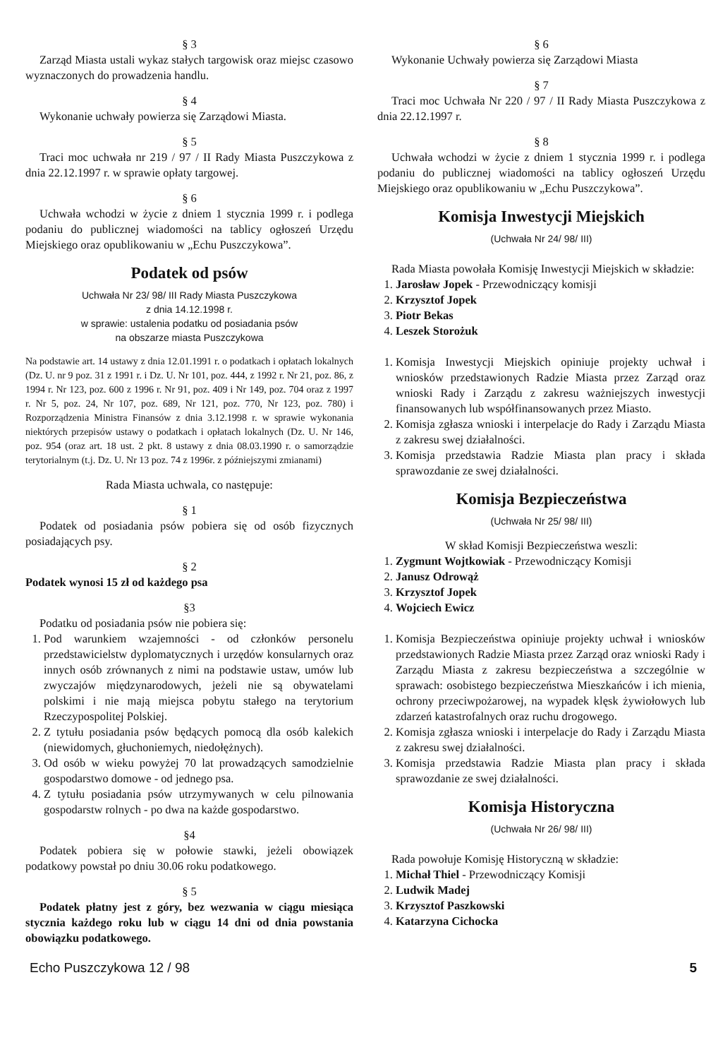§ 3
Zarząd Miasta ustali wykaz stałych targowisk oraz miejsc czasowo wyznaczonych do prowadzenia handlu.
§ 4
Wykonanie uchwały powierza się Zarządowi Miasta.
§ 5
Traci moc uchwała nr 219 / 97 / II Rady Miasta Puszczykowa z dnia 22.12.1997 r. w sprawie opłaty targowej.
§ 6
Uchwała wchodzi w życie z dniem 1 stycznia 1999 r. i podlega podaniu do publicznej wiadomości na tablicy ogłoszeń Urzędu Miejskiego oraz opublikowaniu w „Echu Puszczykowa”.
Podatek od psów
Uchwała Nr 23/ 98/ III Rady Miasta Puszczykowa
z dnia 14.12.1998 r.
w sprawie: ustalenia podatku od posiadania psów
na obszarze miasta Puszczykowa
Na podstawie art. 14 ustawy z dnia 12.01.1991 r. o podatkach i opłatach lokalnych (Dz. U. nr 9 poz. 31 z 1991 r. i Dz. U. Nr 101, poz. 444, z 1992 r. Nr 21, poz. 86, z 1994 r. Nr 123, poz. 600 z 1996 r. Nr 91, poz. 409 i Nr 149, poz. 704 oraz z 1997 r. Nr 5, poz. 24, Nr 107, poz. 689, Nr 121, poz. 770, Nr 123, poz. 780) i Rozporządzenia Ministra Finansów z dnia 3.12.1998 r. w sprawie wykonania niektórych przepisów ustawy o podatkach i opłatach lokalnych (Dz. U. Nr 146, poz. 954 (oraz art. 18 ust. 2 pkt. 8 ustawy z dnia 08.03.1990 r. o samorządzie terytorialnym (t.j. Dz. U. Nr 13 poz. 74 z 1996r. z późniejszymi zmianami)
Rada Miasta uchwala, co następuje:
§ 1
Podatek od posiadania psów pobiera się od osób fizycznych posiadających psy.
§ 2
Podatek wynosi 15 zł od każdego psa
§3
Podatku od posiadania psów nie pobiera się:
1. Pod warunkiem wzajemności - od członków personelu przedstawicielstw dyplomatycznych i urzędów konsularnych oraz innych osób zrównanych z nimi na podstawie ustaw, umów lub zwyczajów międzynarodowych, jeżeli nie są obywatelami polskimi i nie mają miejsca pobytu stałego na terytorium Rzeczypospolitej Polskiej.
2. Z tytułu posiadania psów będących pomocą dla osób kalekich (niewidomych, głuchoniemych, niedołężnych).
3. Od osób w wieku powyżej 70 lat prowadzących samodzielnie gospodarstwo domowe - od jednego psa.
4. Z tytułu posiadania psów utrzymywanych w celu pilnowania gospodarstw rolnych - po dwa na każde gospodarstwo.
§4
Podatek pobiera się w połowie stawki, jeżeli obowiązek podatkowy powstał po dniu 30.06 roku podatkowego.
§ 5
Podatek płatny jest z góry, bez wezwania w ciągu miesiąca stycznia każdego roku lub w ciągu 14 dni od dnia powstania obowiązku podatkowego.
§ 6
Wykonanie Uchwały powierza się Zarządowi Miasta
§ 7
Traci moc Uchwała Nr 220 / 97 / II Rady Miasta Puszczykowa z dnia 22.12.1997 r.
§ 8
Uchwała wchodzi w życie z dniem 1 stycznia 1999 r. i podlega podaniu do publicznej wiadomości na tablicy ogłoszeń Urzędu Miejskiego oraz opublikowaniu w „Echu Puszczykowa”.
Komisja Inwestycji Miejskich
(Uchwała Nr 24/ 98/ III)
Rada Miasta powołała Komisję Inwestycji Miejskich w składzie:
1. Jarosław Jopek - Przewodniczący komisji
2. Krzysztof Jopek
3. Piotr Bekas
4. Leszek Storożuk
1. Komisja Inwestycji Miejskich opiniuje projekty uchwał i wniosków przedstawionych Radzie Miasta przez Zarząd oraz wnioski Rady i Zarządu z zakresu ważniejszych inwestycji finansowanych lub współfinansowanych przez Miasto.
2. Komisja zgłasza wnioski i interpelacje do Rady i Zarządu Miasta z zakresu swej działalności.
3. Komisja przedstawia Radzie Miasta plan pracy i składa sprawozdanie ze swej działalności.
Komisja Bezpieczeństwa
(Uchwała Nr 25/ 98/ III)
W skład Komisji Bezpieczeństwa weszli:
1. Zygmunt Wojtkowiak - Przewodniczący Komisji
2. Janusz Odrowąż
3. Krzysztof Jopek
4. Wojciech Ewicz
1. Komisja Bezpieczeństwa opiniuje projekty uchwał i wniosków przedstawionych Radzie Miasta przez Zarząd oraz wnioski Rady i Zarządu Miasta z zakresu bezpieczeństwa a szczególnie w sprawach: osobistego bezpieczeństwa Mieszkańców i ich mienia, ochrony przeciwpożarowej, na wypadek klęsk żywiołowych lub zdarzeń katastrofalnych oraz ruchu drogowego.
2. Komisja zgłasza wnioski i interpelacje do Rady i Zarządu Miasta z zakresu swej działalności.
3. Komisja przedstawia Radzie Miasta plan pracy i składa sprawozdanie ze swej działalności.
Komisja Historyczna
(Uchwała Nr 26/ 98/ III)
Rada powołuje Komisję Historyczną w składzie:
1. Michał Thiel - Przewodniczący Komisji
2. Ludwik Madej
3. Krzysztof Paszkowski
4. Katarzyna Cichocka
Echo Puszczykowa 12 / 98 5